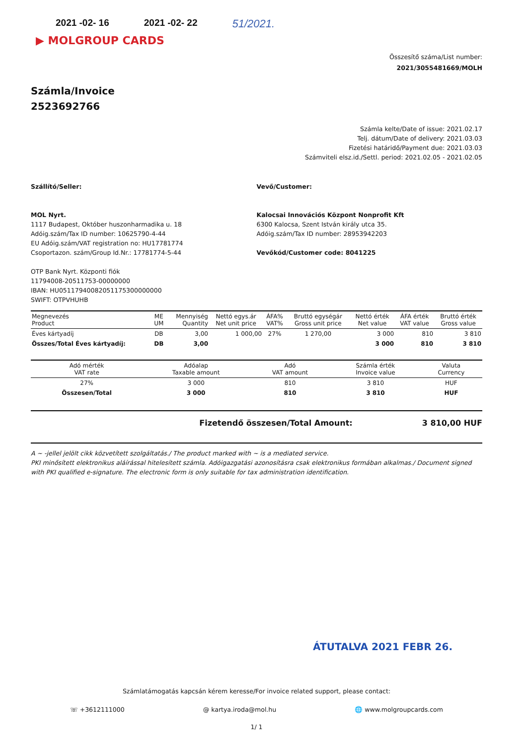2021 -02- 16 2021 -02- 22 51/2021.
▶ MOLGROUP CARDS
Összesítő száma/List number:
2021/3055481669/MOLH
Számla/Invoice
2523692766
Számla kelte/Date of issue: 2021.02.17
Telj. dátum/Date of delivery: 2021.03.03
Fizetési határidő/Payment due: 2021.03.03
Számviteli elsz.id./Settl. period: 2021.02.05 - 2021.02.05
Szállító/Seller:
MOL Nyrt.
1117 Budapest, Október huszonharmadika u. 18
Adóig.szám/Tax ID number: 10625790-4-44
EU Adóig.szám/VAT registration no: HU17781774
Csoportazon. szám/Group Id.Nr.: 17781774-5-44
OTP Bank Nyrt. Központi fiók
11794008-20511753-00000000
IBAN: HU05117940082051175300000000
SWIFT: OTPVHUHB
Vevő/Customer:
Kalocsai Innovációs Központ Nonprofit Kft
6300 Kalocsa, Szent István király utca 35.
Adóig.szám/Tax ID number: 28953942203
Vevőkód/Customer code: 8041225
| Megnevezés Product | ME UM | Mennyiség Quantity | Nettó egys.ár Net unit price | ÁFA% VAT% | Bruttó egységár Gross unit price | Nettó érték Net value | ÁFA érték VAT value | Bruttó érték Gross value |
| --- | --- | --- | --- | --- | --- | --- | --- | --- |
| Éves kártyadíj | DB | 3,00 | 1 000,00 | 27% | 1 270,00 | 3 000 | 810 | 3 810 |
| Összes/Total Éves kártyadíj: | DB | 3,00 | | | | 3 000 | 810 | 3 810 |
| Adó mérték VAT rate | Adóalap Taxable amount | Adó VAT amount | Számla érték Invoice value | Valuta Currency |
| --- | --- | --- | --- | --- |
| 27% | 3 000 | 810 | 3 810 | HUF |
| Összesen/Total | 3 000 | 810 | 3 810 | HUF |
Fizetendő összesen/Total Amount: 3 810,00 HUF
A ~ -jellel jelölt cikk közvetített szolgáltatás./ The product marked with ~ is a mediated service.
PKI minősített elektronikus aláírással hitelesített számla. Adóigazgatási azonosításra csak elektronikus formában alkalmas./ Document signed with PKI qualified e-signature. The electronic form is only suitable for tax administration identification.
ÁTUTALVA 2021 FEBR 26.
Számlatámogatás kapcsán kérem keresse/For invoice related support, please contact:
☏ +3612111000 @ kartya.iroda@mol.hu 🌐 www.molgroupcards.com
1/ 1